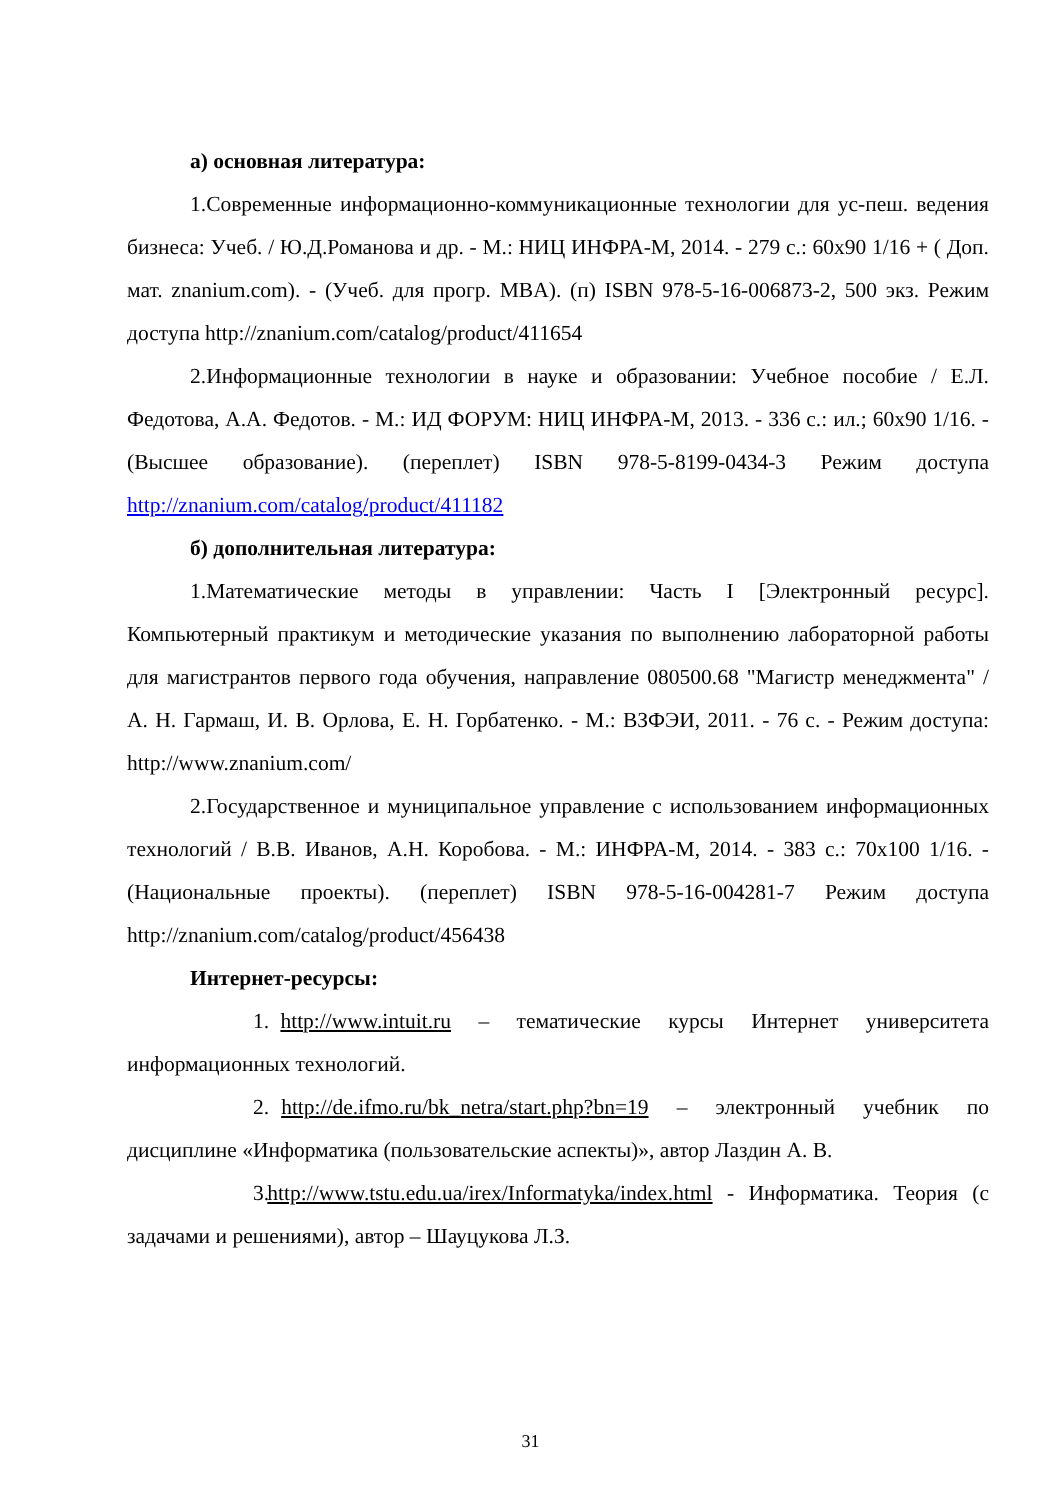а) основная литература:
1.Современные информационно-коммуникационные технологии для ус-пеш. ведения бизнеса: Учеб. / Ю.Д.Романова и др. - М.: НИЦ ИНФРА-М, 2014. - 279 с.: 60x90 1/16 + ( Доп. мат. znanium.com). - (Учеб. для прогр. MBA). (п) ISBN 978-5-16-006873-2, 500 экз. Режим доступа http://znanium.com/catalog/product/411654
2.Информационные технологии в науке и образовании: Учебное пособие / Е.Л. Федотова, А.А. Федотов. - М.: ИД ФОРУМ: НИЦ ИНФРА-М, 2013. - 336 с.: ил.; 60x90 1/16. - (Высшее образование). (переплет) ISBN 978-5-8199-0434-3 Режим доступа http://znanium.com/catalog/product/411182
б) дополнительная литература:
1.Математические методы в управлении: Часть I [Электронный ресурс]. Компьютерный практикум и методические указания по выполнению лабораторной работы для магистрантов первого года обучения, направление 080500.68 "Магистр менеджмента" / А. Н. Гармаш, И. В. Орлова, Е. Н. Горбатенко. - М.: ВЗФЭИ, 2011. - 76 с. - Режим доступа: http://www.znanium.com/
2.Государственное и муниципальное управление с использованием информационных технологий / В.В. Иванов, А.Н. Коробова. - М.: ИНФРА-М, 2014. - 383 с.: 70x100 1/16. - (Национальные проекты). (переплет) ISBN 978-5-16-004281-7 Режим доступа http://znanium.com/catalog/product/456438
Интернет-ресурсы:
1. http://www.intuit.ru – тематические курсы Интернет университета информационных технологий.
2. http://de.ifmo.ru/bk_netra/start.php?bn=19 – электронный учебник по дисциплине «Информатика (пользовательские аспекты)», автор Лаздин А. В.
3. http://www.tstu.edu.ua/irex/Informatyka/index.html - Информатика. Теория (с задачами и решениями), автор – Шауцукова Л.З.
31